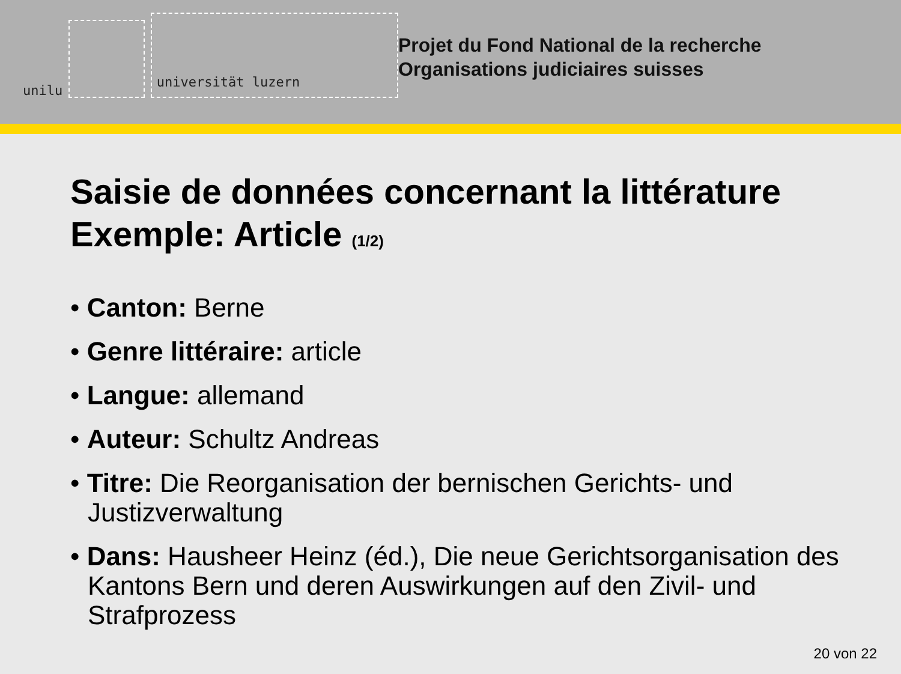unilu
universität luzern
Projet du Fond National de la recherche
Organisations judiciaires suisses
Saisie de données concernant la littérature
Exemple: Article (1/2)
• Canton: Berne
• Genre littéraire: article
• Langue: allemand
• Auteur: Schultz Andreas
• Titre: Die Reorganisation der bernischen Gerichts- und Justizverwaltung
• Dans: Hausheer Heinz (éd.), Die neue Gerichtsorganisation des Kantons Bern und deren Auswirkungen auf den Zivil- und Strafprozess
20 von 22